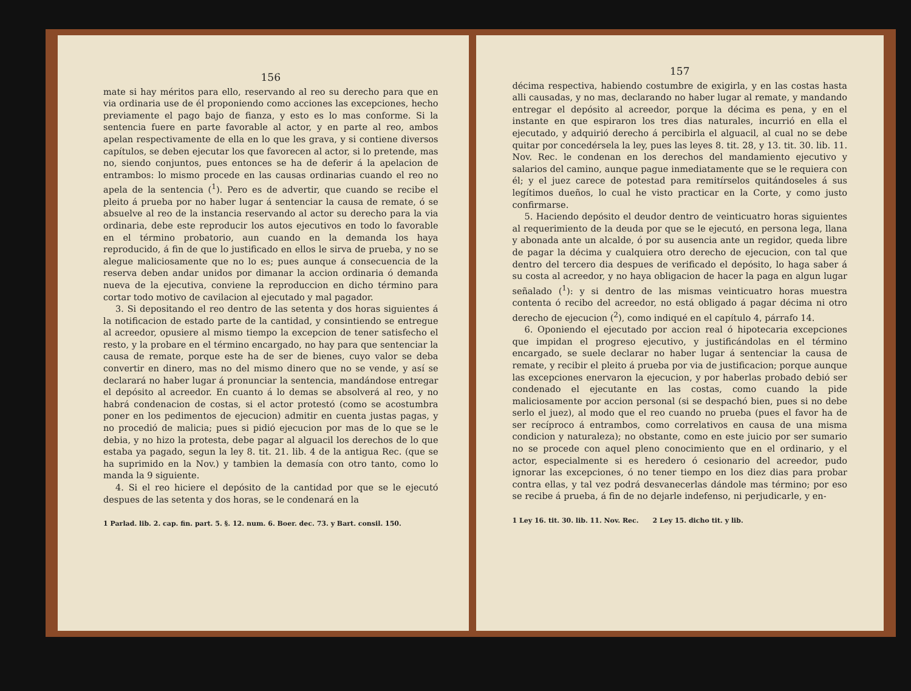156
mate si hay méritos para ello, reservando al reo su derecho para que en via ordinaria use de él proponiendo como acciones las excepciones, hecho previamente el pago bajo de fianza, y esto es lo mas conforme. Si la sentencia fuere en parte favorable al actor, y en parte al reo, ambos apelan respectivamente de ella en lo que les grava, y si contiene diversos capítulos, se deben ejecutar los que favorecen al actor, si lo pretende, mas no, siendo conjuntos, pues entonces se ha de deferir á la apelacion de entrambos: lo mismo procede en las causas ordinarias cuando el reo no apela de la sentencia (<sup>1</sup>). Pero es de advertir, que cuando se recibe el pleito á prueba por no haber lugar á sentenciar la causa de remate, ó se absuelve al reo de la instancia reservando al actor su derecho para la via ordinaria, debe este reproducir los autos ejecutivos en todo lo favorable en el término probatorio, aun cuando en la demanda los haya reproducido, á fin de que lo justificado en ellos le sirva de prueba, y no se alegue maliciosamente que no lo es; pues aunque á consecuencia de la reserva deben andar unidos por dimanar la accion ordinaria ó demanda nueva de la ejecutiva, conviene la reproduccion en dicho término para cortar todo motivo de cavilacion al ejecutado y mal pagador.
3. Si depositando el reo dentro de las setenta y dos horas siguientes á la notificacion de estado parte de la cantidad, y consintiendo se entregue al acreedor, opusiere al mismo tiempo la excepcion de tener satisfecho el resto, y la probare en el término encargado, no hay para que sentenciar la causa de remate, porque este ha de ser de bienes, cuyo valor se deba convertir en dinero, mas no del mismo dinero que no se vende, y así se declarará no haber lugar á pronunciar la sentencia, mandándose entregar el depósito al acreedor. En cuanto á lo demas se absolverá al reo, y no habrá condenacion de costas, si el actor protestó (como se acostumbra poner en los pedimentos de ejecucion) admitir en cuenta justas pagas, y no procedió de malicia; pues si pidió ejecucion por mas de lo que se le debia, y no hizo la protesta, debe pagar al alguacil los derechos de lo que estaba ya pagado, segun la ley 8. tit. 21. lib. 4 de la antigua Rec. (que se ha suprimido en la Nov.) y tambien la demasía con otro tanto, como lo manda la 9 siguiente.
4. Si el reo hiciere el depósito de la cantidad por que se le ejecutó despues de las setenta y dos horas, se le condenará en la
1 Parlad. lib. 2. cap. fin. part. 5. §. 12. num. 6. Boer. dec. 73. y Bart. consil. 150.
157
décima respectiva, habiendo costumbre de exigirla, y en las costas hasta alli causadas, y no mas, declarando no haber lugar al remate, y mandando entregar el depósito al acreedor, porque la décima es pena, y en el instante en que espiraron los tres dias naturales, incurrió en ella el ejecutado, y adquirió derecho á percibirla el alguacil, al cual no se debe quitar por concedérsela la ley, pues las leyes 8. tit. 28, y 13. tit. 30. lib. 11. Nov. Rec. le condenan en los derechos del mandamiento ejecutivo y salarios del camino, aunque pague inmediatamente que se le requiera con él; y el juez carece de potestad para remitírselos quitándoseles á sus legítimos dueños, lo cual he visto practicar en la Corte, y como justo confirmarse.
5. Haciendo depósito el deudor dentro de veinticuatro horas siguientes al requerimiento de la deuda por que se le ejecutó, en persona lega, llana y abonada ante un alcalde, ó por su ausencia ante un regidor, queda libre de pagar la décima y cualquiera otro derecho de ejecucion, con tal que dentro del tercero dia despues de verificado el depósito, lo haga saber á su costa al acreedor, y no haya obligacion de hacer la paga en algun lugar señalado (<sup>1</sup>): y si dentro de las mismas veinticuatro horas muestra contenta ó recibo del acreedor, no está obligado á pagar décima ni otro derecho de ejecucion (<sup>2</sup>), como indiqué en el capítulo 4, párrafo 14.
6. Oponiendo el ejecutado por accion real ó hipotecaria excepciones que impidan el progreso ejecutivo, y justificándolas en el término encargado, se suele declarar no haber lugar á sentenciar la causa de remate, y recibir el pleito á prueba por via de justificacion; porque aunque las excepciones enervaron la ejecucion, y por haberlas probado debió ser condenado el ejecutante en las costas, como cuando la pide maliciosamente por accion personal (si se despachó bien, pues si no debe serlo el juez), al modo que el reo cuando no prueba (pues el favor ha de ser recíproco á entrambos, como correlativos en causa de una misma condicion y naturaleza); no obstante, como en este juicio por ser sumario no se procede con aquel pleno conocimiento que en el ordinario, y el actor, especialmente si es heredero ó cesionario del acreedor, pudo ignorar las excepciones, ó no tener tiempo en los diez dias para probar contra ellas, y tal vez podrá desvanecerlas dándole mas término; por eso se recibe á prueba, á fin de no dejarle indefenso, ni perjudicarle, y en-
1 Ley 16. tit. 30. lib. 11. Nov. Rec. 2 Ley 15. dicho tit. y lib.